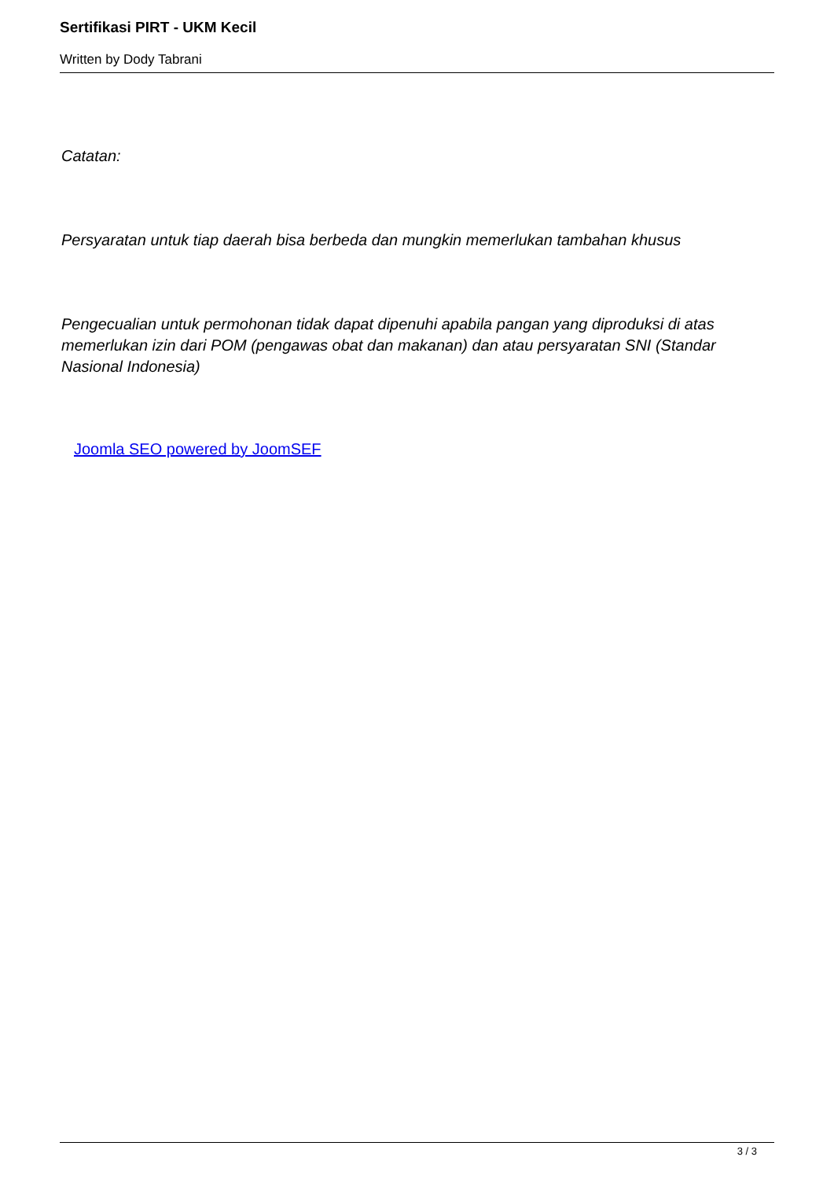Sertifikasi PIRT - UKM Kecil
Written by Dody Tabrani
Catatan:
Persyaratan untuk tiap daerah bisa berbeda dan mungkin memerlukan tambahan khusus
Pengecualian untuk permohonan tidak dapat dipenuhi apabila pangan yang diproduksi di atas memerlukan izin dari POM (pengawas obat dan makanan) dan atau persyaratan SNI (Standar Nasional Indonesia)
Joomla SEO powered by JoomSEF
3 / 3